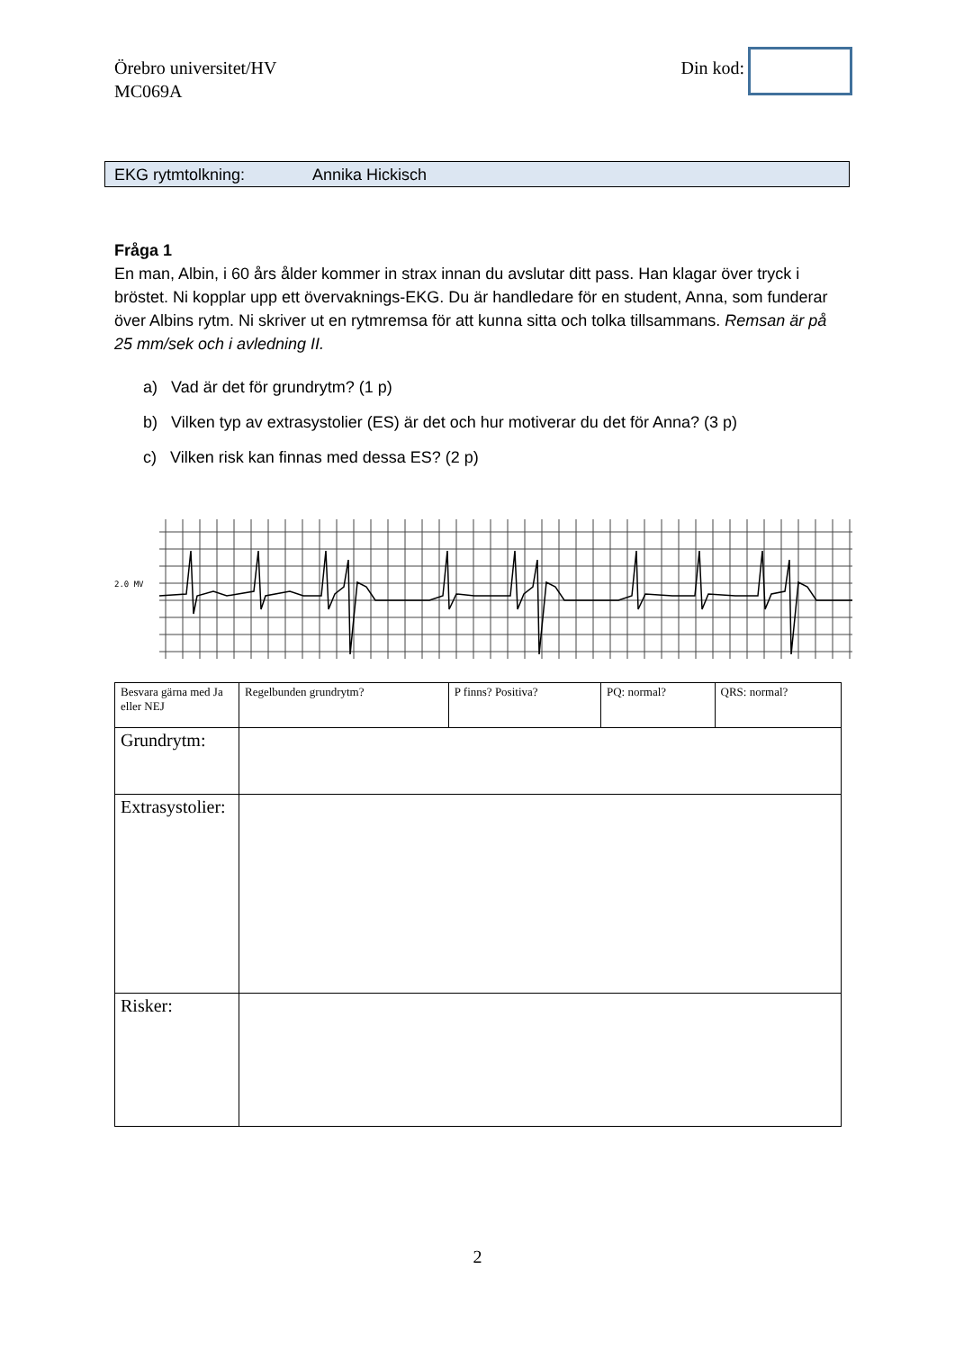Örebro universitet/HV
MC069A
Din kod:
EKG rytmtolkning: Annika Hickisch
Fråga 1
En man, Albin, i 60 års ålder kommer in strax innan du avslutar ditt pass. Han klagar över tryck i bröstet. Ni kopplar upp ett övervaknings-EKG. Du är handledare för en student, Anna, som funderar över Albins rytm. Ni skriver ut en rytmremsa för att kunna sitta och tolka tillsammans. Remsan är på 25 mm/sek och i avledning II.
a) Vad är det för grundrytm? (1 p)
b) Vilken typ av extrasystolier (ES) är det och hur motiverar du det för Anna? (3 p)
c) Vilken risk kan finnas med dessa ES? (2 p)
2.0 MV
| Besvara gärna med Ja eller NEJ | Regelbunden grundrytm? | P finns? Positiva? | PQ: normal? | QRS: normal? |
| Grundrytm: | | | | |
| Extrasystolier: | | | | |
| Risker: | | | | |
2